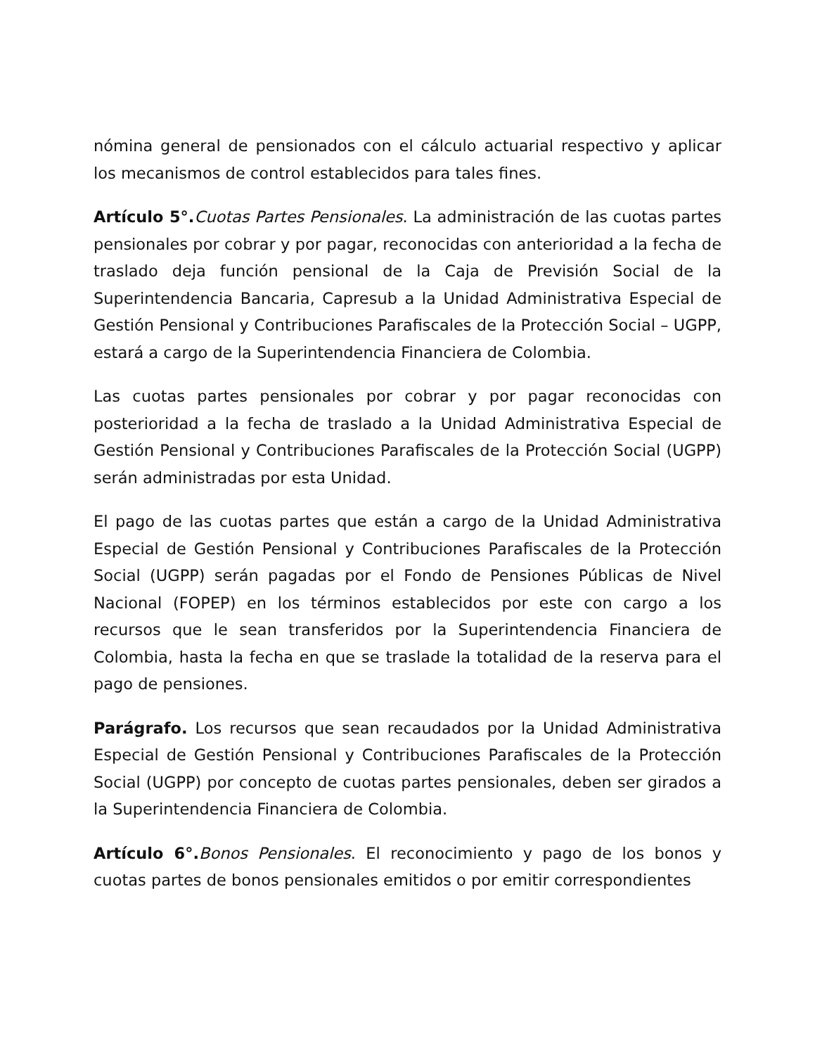nómina general de pensionados con el cálculo actuarial respectivo y aplicar los mecanismos de control establecidos para tales fines.
Artículo 5°. Cuotas Partes Pensionales. La administración de las cuotas partes pensionales por cobrar y por pagar, reconocidas con anterioridad a la fecha de traslado deja función pensional de la Caja de Previsión Social de la Superintendencia Bancaria, Capresub a la Unidad Administrativa Especial de Gestión Pensional y Contribuciones Parafiscales de la Protección Social – UGPP, estará a cargo de la Superintendencia Financiera de Colombia.
Las cuotas partes pensionales por cobrar y por pagar reconocidas con posterioridad a la fecha de traslado a la Unidad Administrativa Especial de Gestión Pensional y Contribuciones Parafiscales de la Protección Social (UGPP) serán administradas por esta Unidad.
El pago de las cuotas partes que están a cargo de la Unidad Administrativa Especial de Gestión Pensional y Contribuciones Parafiscales de la Protección Social (UGPP) serán pagadas por el Fondo de Pensiones Públicas de Nivel Nacional (FOPEP) en los términos establecidos por este con cargo a los recursos que le sean transferidos por la Superintendencia Financiera de Colombia, hasta la fecha en que se traslade la totalidad de la reserva para el pago de pensiones.
Parágrafo. Los recursos que sean recaudados por la Unidad Administrativa Especial de Gestión Pensional y Contribuciones Parafiscales de la Protección Social (UGPP) por concepto de cuotas partes pensionales, deben ser girados a la Superintendencia Financiera de Colombia.
Artículo 6°. Bonos Pensionales. El reconocimiento y pago de los bonos y cuotas partes de bonos pensionales emitidos o por emitir correspondientes